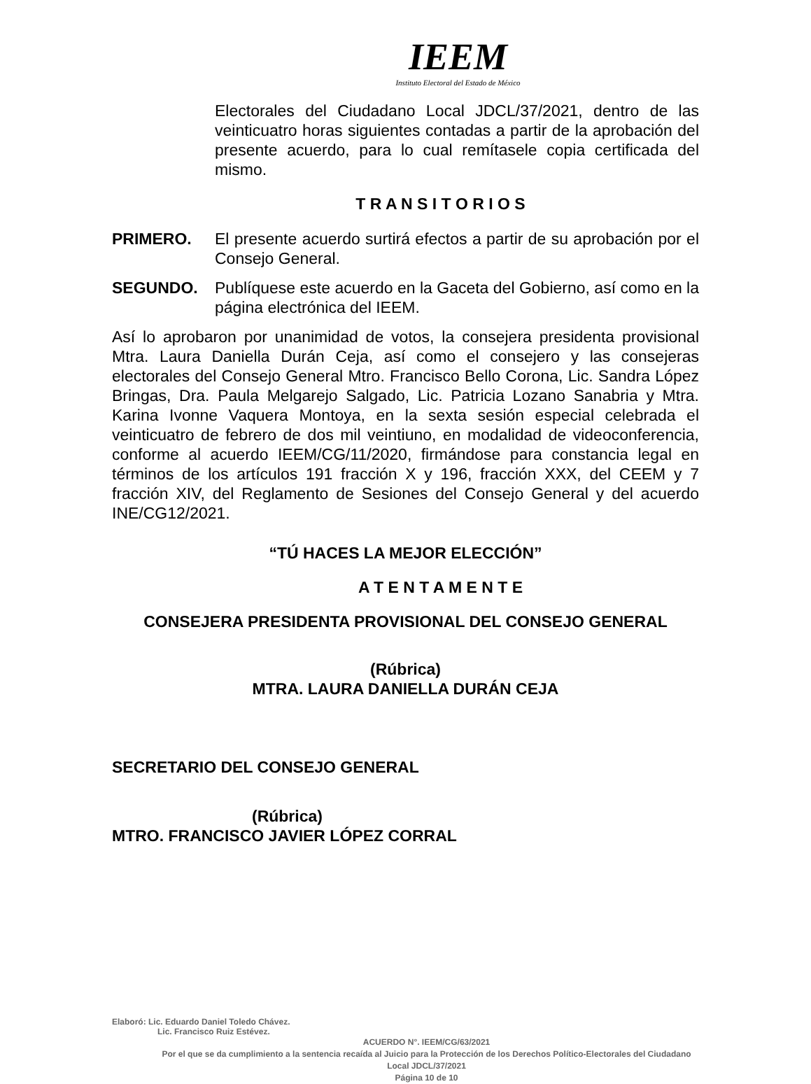IEEM
Instituto Electoral del Estado de México
Electorales del Ciudadano Local JDCL/37/2021, dentro de las veinticuatro horas siguientes contadas a partir de la aprobación del presente acuerdo, para lo cual remítasele copia certificada del mismo.
T R A N S I T O R I O S
PRIMERO. El presente acuerdo surtirá efectos a partir de su aprobación por el Consejo General.
SEGUNDO. Publíquese este acuerdo en la Gaceta del Gobierno, así como en la página electrónica del IEEM.
Así lo aprobaron por unanimidad de votos, la consejera presidenta provisional Mtra. Laura Daniella Durán Ceja, así como el consejero y las consejeras electorales del Consejo General Mtro. Francisco Bello Corona, Lic. Sandra López Bringas, Dra. Paula Melgarejo Salgado, Lic. Patricia Lozano Sanabria y Mtra. Karina Ivonne Vaquera Montoya, en la sexta sesión especial celebrada el veinticuatro de febrero de dos mil veintiuno, en modalidad de videoconferencia, conforme al acuerdo IEEM/CG/11/2020, firmándose para constancia legal en términos de los artículos 191 fracción X y 196, fracción XXX, del CEEM y 7 fracción XIV, del Reglamento de Sesiones del Consejo General y del acuerdo INE/CG12/2021.
“TÚ HACES LA MEJOR ELECCIÓN”
A T E N T A M E N T E
CONSEJERA PRESIDENTA PROVISIONAL DEL CONSEJO GENERAL
(Rúbrica)
MTRA. LAURA DANIELLA DURÁN CEJA
SECRETARIO DEL CONSEJO GENERAL
(Rúbrica)
MTRO. FRANCISCO JAVIER LÓPEZ CORRAL
Elaboró: Lic. Eduardo Daniel Toledo Chávez.
Lic. Francisco Ruiz Estévez.
ACUERDO N°. IEEM/CG/63/2021
Por el que se da cumplimiento a la sentencia recaída al Juicio para la Protección de los Derechos Político-Electorales del Ciudadano Local JDCL/37/2021
Página 10 de 10